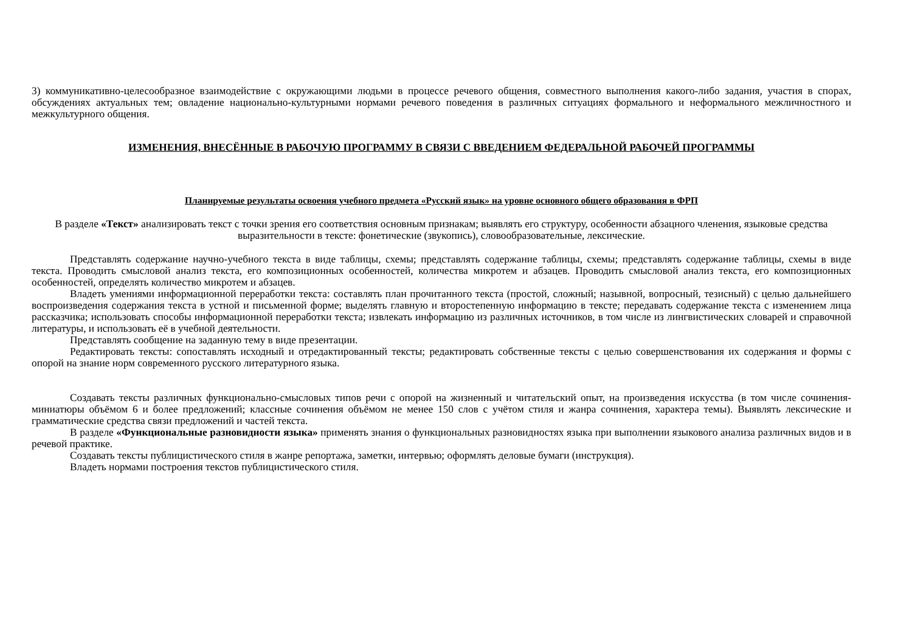3) коммуникативно-целесообразное взаимодействие с окружающими людьми в процессе речевого общения, совместного выполнения какого-либо задания, участия в спорах, обсуждениях актуальных тем; овладение национально-культурными нормами речевого поведения в различных ситуациях формального и неформального межличностного и межкультурного общения.
ИЗМЕНЕНИЯ, ВНЕСЁННЫЕ В РАБОЧУЮ ПРОГРАММУ В СВЯЗИ С ВВЕДЕНИЕМ ФЕДЕРАЛЬНОЙ РАБОЧЕЙ ПРОГРАММЫ
Планируемые результаты освоения учебного предмета «Русский язык» на уровне основного общего образования в ФРП
В разделе «Текст» анализировать текст с точки зрения его соответствия основным признакам; выявлять его структуру, особенности абзацного членения, языковые средства выразительности в тексте: фонетические (звукопись), словообразовательные, лексические.
Представлять содержание научно-учебного текста в виде таблицы, схемы; представлять содержание таблицы, схемы; представлять содержание таблицы, схемы в виде текста. Проводить смысловой анализ текста, его композиционных особенностей, количества микротем и абзацев. Проводить смысловой анализ текста, его композиционных особенностей, определять количество микротем и абзацев.
Владеть умениями информационной переработки текста: составлять план прочитанного текста (простой, сложный; назывной, вопросный, тезисный) с целью дальнейшего воспроизведения содержания текста в устной и письменной форме; выделять главную и второстепенную информацию в тексте; передавать содержание текста с изменением лица рассказчика; использовать способы информационной переработки текста; извлекать информацию из различных источников, в том числе из лингвистических словарей и справочной литературы, и использовать её в учебной деятельности.
Представлять сообщение на заданную тему в виде презентации.
Редактировать тексты: сопоставлять исходный и отредактированный тексты; редактировать собственные тексты с целью совершенствования их содержания и формы с опорой на знание норм современного русского литературного языка.
Создавать тексты различных функционально-смысловых типов речи с опорой на жизненный и читательский опыт, на произведения искусства (в том числе сочинения-миниатюры объёмом 6 и более предложений; классные сочинения объёмом не менее 150 слов с учётом стиля и жанра сочинения, характера темы). Выявлять лексические и грамматические средства связи предложений и частей текста.
В разделе «Функциональные разновидности языка» применять знания о функциональных разновидностях языка при выполнении языкового анализа различных видов и в речевой практике.
Создавать тексты публицистического стиля в жанре репортажа, заметки, интервью; оформлять деловые бумаги (инструкция).
Владеть нормами построения текстов публицистического стиля.